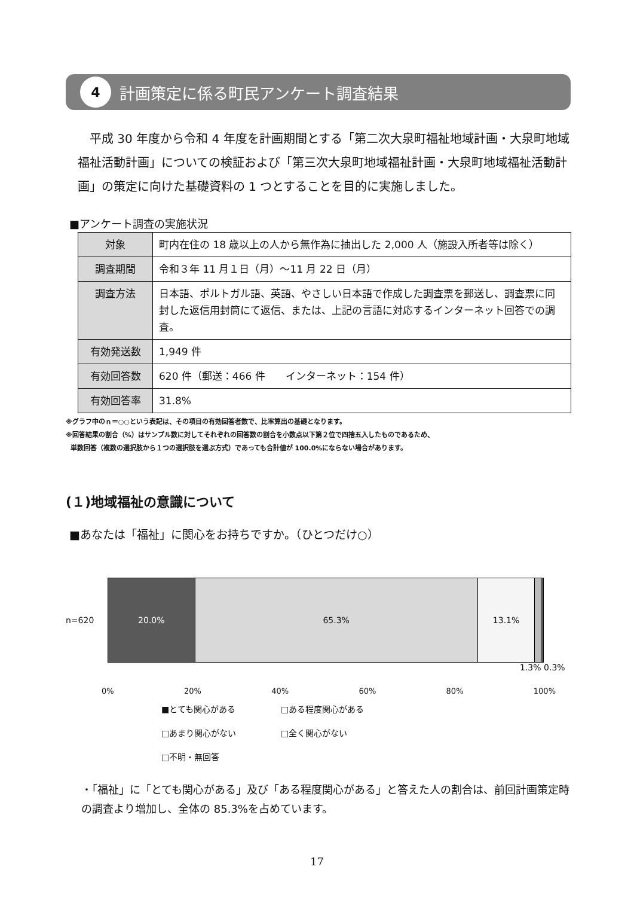4
計画策定に係る町民アンケート調査結果
平成 30 年度から令和 4 年度を計画期間とする「第二次大泉町福祉地域計画・大泉町地域福祉活動計画」についての検証および「第三次大泉町地域福祉計画・大泉町地域福祉活動計画」の策定に向けた基礎資料の 1 つとすることを目的に実施しました。
■アンケート調査の実施状況
| 対象 | 町内在住の 18 歳以上の人から無作為に抽出した 2,000 人（施設入所者等は除く） |
| 調査期間 | 令和３年 11 月１日（月）～11 月 22 日（月） |
| 調査方法 | 日本語、ポルトガル語、英語、やさしい日本語で作成した調査票を郵送し、調査票に同封した返信用封筒にて返信、または、上記の言語に対応するインターネット回答での調査。 |
| 有効発送数 | 1,949 件 |
| 有効回答数 | 620 件（郵送：466 件 インターネット：154 件） |
| 有効回答率 | 31.8% |
※グラフ中のｎ＝○○という表記は、その項目の有効回答者数で、比率算出の基礎となります。
※回答結果の割合（%）はサンプル数に対してそれぞれの回答数の割合を小数点以下第２位で四捨五入したものであるため、
単数回答（複数の選択肢から１つの選択肢を選ぶ方式）であっても合計値が 100.0%にならない場合があります。
(１)地域福祉の意識について
■あなたは「福祉」に関心をお持ちですか。（ひとつだけ○）
n=620
20.0% 65.3% 13.1%
1.3% 0.3%
0% 20% 40% 60% 80% 100%
■とても関心がある □ある程度関心がある □あまり関心がない □全く関心がない □不明・無回答
・「福祉」に「とても関心がある」及び「ある程度関心がある」と答えた人の割合は、前回計画策定時の調査より増加し、全体の 85.3%を占めています。
17